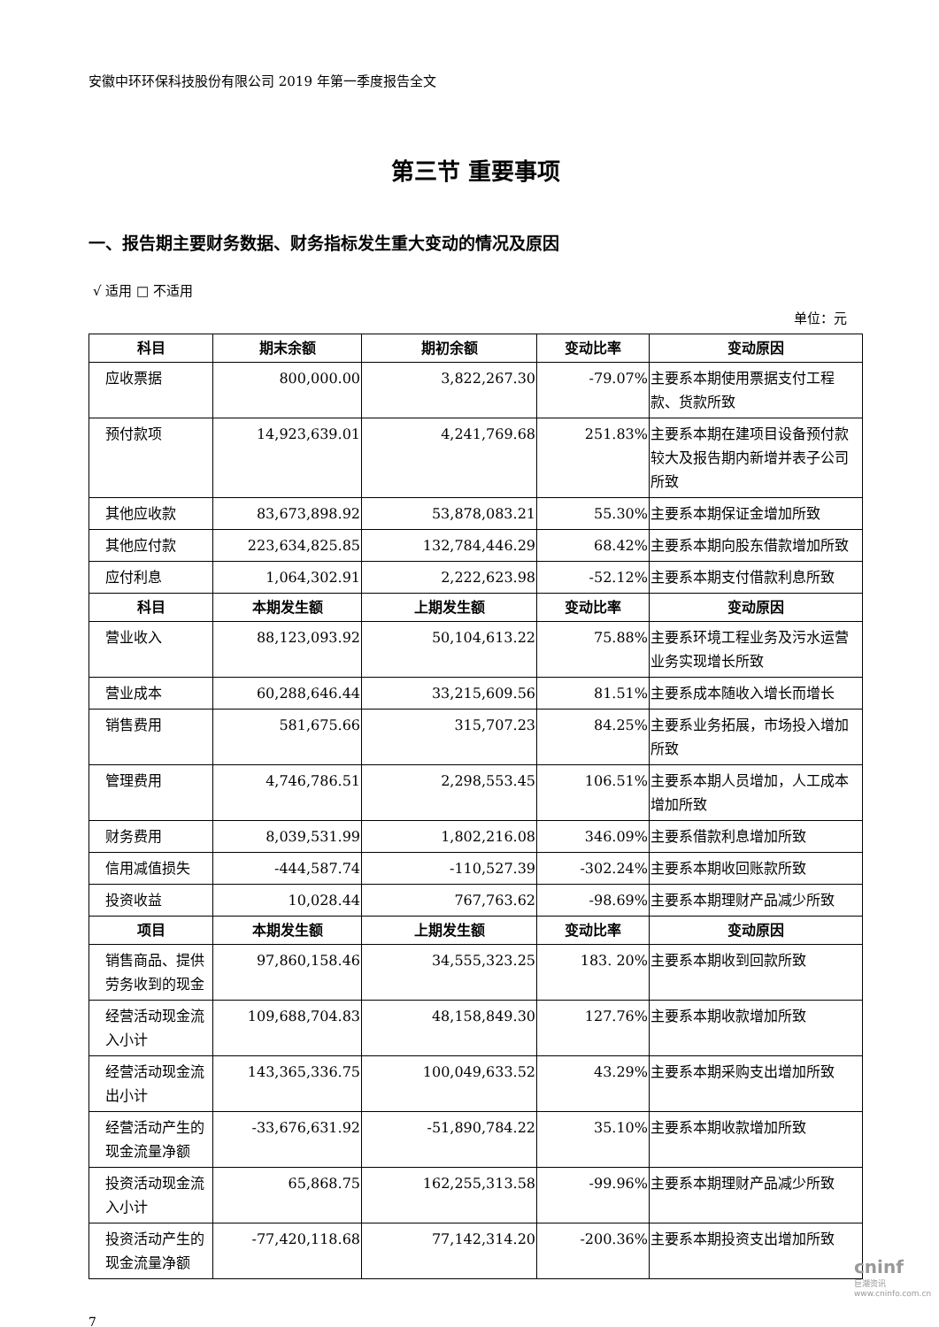安徽中环环保科技股份有限公司 2019 年第一季度报告全文
第三节 重要事项
一、报告期主要财务数据、财务指标发生重大变动的情况及原因
√ 适用 □ 不适用
单位：元
| 科目 | 期末余额 | 期初余额 | 变动比率 | 变动原因 |
| --- | --- | --- | --- | --- |
| 应收票据 | 800,000.00 | 3,822,267.30 | -79.07% | 主要系本期使用票据支付工程款、货款所致 |
| 预付款项 | 14,923,639.01 | 4,241,769.68 | 251.83% | 主要系本期在建项目设备预付款较大及报告期内新增并表子公司所致 |
| 其他应收款 | 83,673,898.92 | 53,878,083.21 | 55.30% | 主要系本期保证金增加所致 |
| 其他应付款 | 223,634,825.85 | 132,784,446.29 | 68.42% | 主要系本期向股东借款增加所致 |
| 应付利息 | 1,064,302.91 | 2,222,623.98 | -52.12% | 主要系本期支付借款利息所致 |
| 科目 | 本期发生额 | 上期发生额 | 变动比率 | 变动原因 |
| 营业收入 | 88,123,093.92 | 50,104,613.22 | 75.88% | 主要系环境工程业务及污水运营业务实现增长所致 |
| 营业成本 | 60,288,646.44 | 33,215,609.56 | 81.51% | 主要系成本随收入增长而增长 |
| 销售费用 | 581,675.66 | 315,707.23 | 84.25% | 主要系业务拓展，市场投入增加所致 |
| 管理费用 | 4,746,786.51 | 2,298,553.45 | 106.51% | 主要系本期人员增加，人工成本增加所致 |
| 财务费用 | 8,039,531.99 | 1,802,216.08 | 346.09% | 主要系借款利息增加所致 |
| 信用减值损失 | -444,587.74 | -110,527.39 | -302.24% | 主要系本期收回账款所致 |
| 投资收益 | 10,028.44 | 767,763.62 | -98.69% | 主要系本期理财产品减少所致 |
| 项目 | 本期发生额 | 上期发生额 | 变动比率 | 变动原因 |
| 销售商品、提供劳务收到的现金 | 97,860,158.46 | 34,555,323.25 | 183. 20% | 主要系本期收到回款所致 |
| 经营活动现金流入小计 | 109,688,704.83 | 48,158,849.30 | 127.76% | 主要系本期收款增加所致 |
| 经营活动现金流出小计 | 143,365,336.75 | 100,049,633.52 | 43.29% | 主要系本期采购支出增加所致 |
| 经营活动产生的现金流量净额 | -33,676,631.92 | -51,890,784.22 | 35.10% | 主要系本期收款增加所致 |
| 投资活动现金流入小计 | 65,868.75 | 162,255,313.58 | -99.96% | 主要系本期理财产品减少所致 |
| 投资活动产生的现金流量净额 | -77,420,118.68 | 77,142,314.20 | -200.36% | 主要系本期投资支出增加所致 |
7
cninf
巨潮资讯 www.cninfo.com.cn